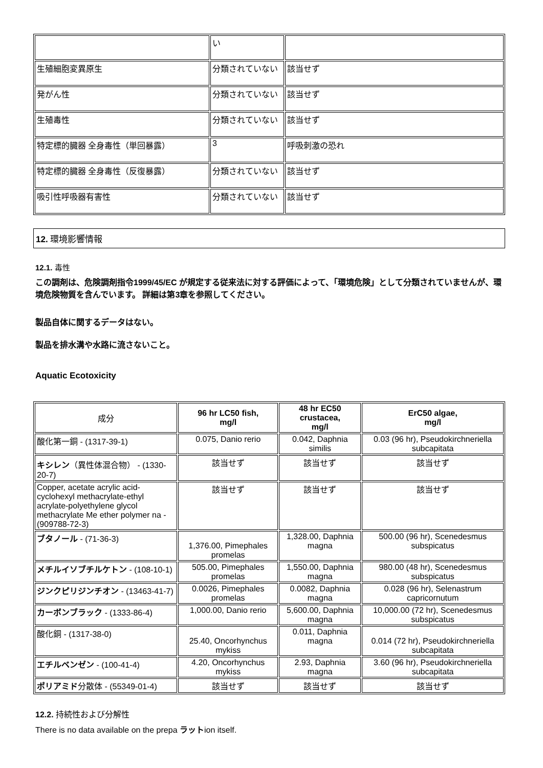| | い | |
| 生殖細胞変異原生 | 分類されていない | 該当せず |
| 発がん性 | 分類されていない | 該当せず |
| 生殖毒性 | 分類されていない | 該当せず |
| 特定標的臓器 全身毒性（単回暴露） | 3 | 呼吸刺激の恐れ |
| 特定標的臓器 全身毒性（反復暴露） | 分類されていない | 該当せず |
| 吸引性呼吸器有害性 | 分類されていない | 該当せず |
12. 環境影響情報
12.1. 毒性
この調剤は、危険調剤指令1999/45/EC が規定する従来法に対する評価によって、「環境危険」として分類されていませんが、環境危険物質を含んでいます。 詳細は第3章を参照してください。
製品自体に関するデータはない。
製品を排水溝や水路に流さないこと。
Aquatic Ecotoxicity
| 成分 | 96 hr LC50 fish, mg/l | 48 hr EC50 crustacea, mg/l | ErC50 algae, mg/l |
| --- | --- | --- | --- |
| 酸化第一銅 - (1317-39-1) | 0.075, Danio rerio | 0.042, Daphnia similis | 0.03 (96 hr), Pseudokirchneriella subcapitata |
| キシレン （異性体混合物） - (1330-20-7) | 該当せず | 該当せず | 該当せず |
| Copper, acetate acrylic acid-cyclohexyl methacrylate-ethyl acrylate-polyethylene glycol methacrylate Me ether polymer na - (909788-72-3) | 該当せず | 該当せず | 該当せず |
| ブタノール - (71-36-3) | 1,376.00, Pimephales promelas | 1,328.00, Daphnia magna | 500.00 (96 hr), Scenedesmus subspicatus |
| メチルイソブチルケトン - (108-10-1) | 505.00, Pimephales promelas | 1,550.00, Daphnia magna | 980.00 (48 hr), Scenedesmus subspicatus |
| ジンクピリジンチオン - (13463-41-7) | 0.0026, Pimephales promelas | 0.0082, Daphnia magna | 0.028 (96 hr), Selenastrum capricornutum |
| カーボンブラック - (1333-86-4) | 1,000.00, Danio rerio | 5,600.00, Daphnia magna | 10,000.00 (72 hr), Scenedesmus subspicatus |
| 酸化銅 - (1317-38-0) | 25.40, Oncorhynchus mykiss | 0.011, Daphnia magna | 0.014 (72 hr), Pseudokirchneriella subcapitata |
| エチルベンゼン - (100-41-4) | 4.20, Oncorhynchus mykiss | 2.93, Daphnia magna | 3.60 (96 hr), Pseudokirchneriella subcapitata |
| ポリアミド 分散体 - (55349-01-4) | 該当せず | 該当せず | 該当せず |
12.2. 持続性および分解性
There is no data available on the prepa ラットion itself.